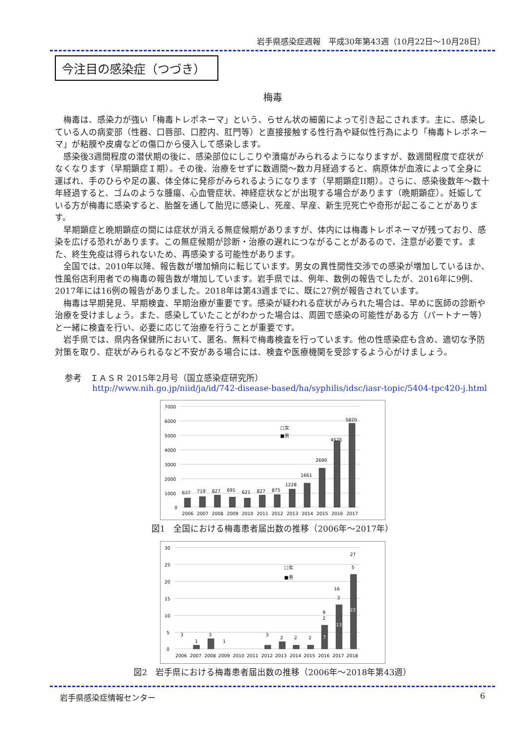岩手県感染症週報　平成30年第43週（10月22日～10月28日）
今注目の感染症（つづき）
梅毒
梅毒は、感染力が強い「梅毒トレポネーマ」という、らせん状の細菌によって引き起こされます。主に、感染している人の病変部（性器、口唇部、口腔内、肛門等）と直接接触する性行為や疑似性行為により「梅毒トレポネーマ」が粘膜や皮膚などの傷口から侵入して感染します。
感染後3週間程度の潜伏期の後に、感染部位にしこりや潰瘍がみられるようになりますが、数週間程度で症状がなくなります（早期顕症Ｉ期）。その後、治療をせずに数週間～数カ月経過すると、病原体が血液によって全身に運ばれ、手のひらや足の裏、体全体に発疹がみられるようになります（早期顕症II期）。さらに、感染後数年～数十年経過すると、ゴムのような腫瘍、心血管症状、神経症状などが出現する場合があります（晩期顕症）。妊娠している方が梅毒に感染すると、胎盤を通して胎児に感染し、死産、早産、新生児死亡や奇形が起こることがあります。
早期顕症と晩期顕症の間には症状が消える無症候期がありますが、体内には梅毒トレポネーマが残っており、感染を広げる恐れがあります。この無症候期が診断・治療の遅れにつながることがあるので、注意が必要です。また、終生免疫は得られないため、再感染する可能性があります。
全国では、2010年以降、報告数が増加傾向に転じています。男女の異性間性交渉での感染が増加しているほか、性風俗店利用者での梅毒の報告数が増加しています。岩手県では、例年、数例の報告でしたが、2016年に9例、2017年には16例の報告がありました。2018年は第43週までに、既に27例が報告されています。
梅毒は早期発見、早期検査、早期治療が重要です。感染が疑われる症状がみられた場合は、早めに医師の診断や治療を受けましょう。また、感染していたことがわかった場合は、周囲で感染の可能性がある方（パートナー等）と一緒に検査を行い、必要に応じて治療を行うことが重要です。
岩手県では、県内各保健所において、匿名、無料で梅毒検査を行っています。他の性感染症も含め、適切な予防対策を取り、症状がみられるなど不安がある場合には、検査や医療機関を受診するよう心がけましょう。
参考　ＩＡＳＲ 2015年2月号（国立感染症研究所）
http://www.nih.go.jp/niid/ja/id/742-disease-based/ha/syphilis/idsc/iasr-topic/5404-tpc420-j.html
7000
6000
5000
4000
3000
2000
1000
0
637
719
827
691
621
827
875
1228
1661
2690
4575
5820
□女
■男
2006
2007
2008
2009
2010
2011
2012
2013
2014
2015
2016
2017
図1　全国における梅毒患者届出数の推移（2006年～2017年）
30
25
20
15
10
5
0
3
1
3
1
3
2
2
2
9
16
27
2
7
3
13
5
22
□女
■男
2006
2007
2008
2009
2010
2011
2012
2013
2014
2015
2016
2017
2018
図2　岩手県における梅毒患者届出数の推移（2006年～2018年第43週）
岩手県感染症情報センター 6